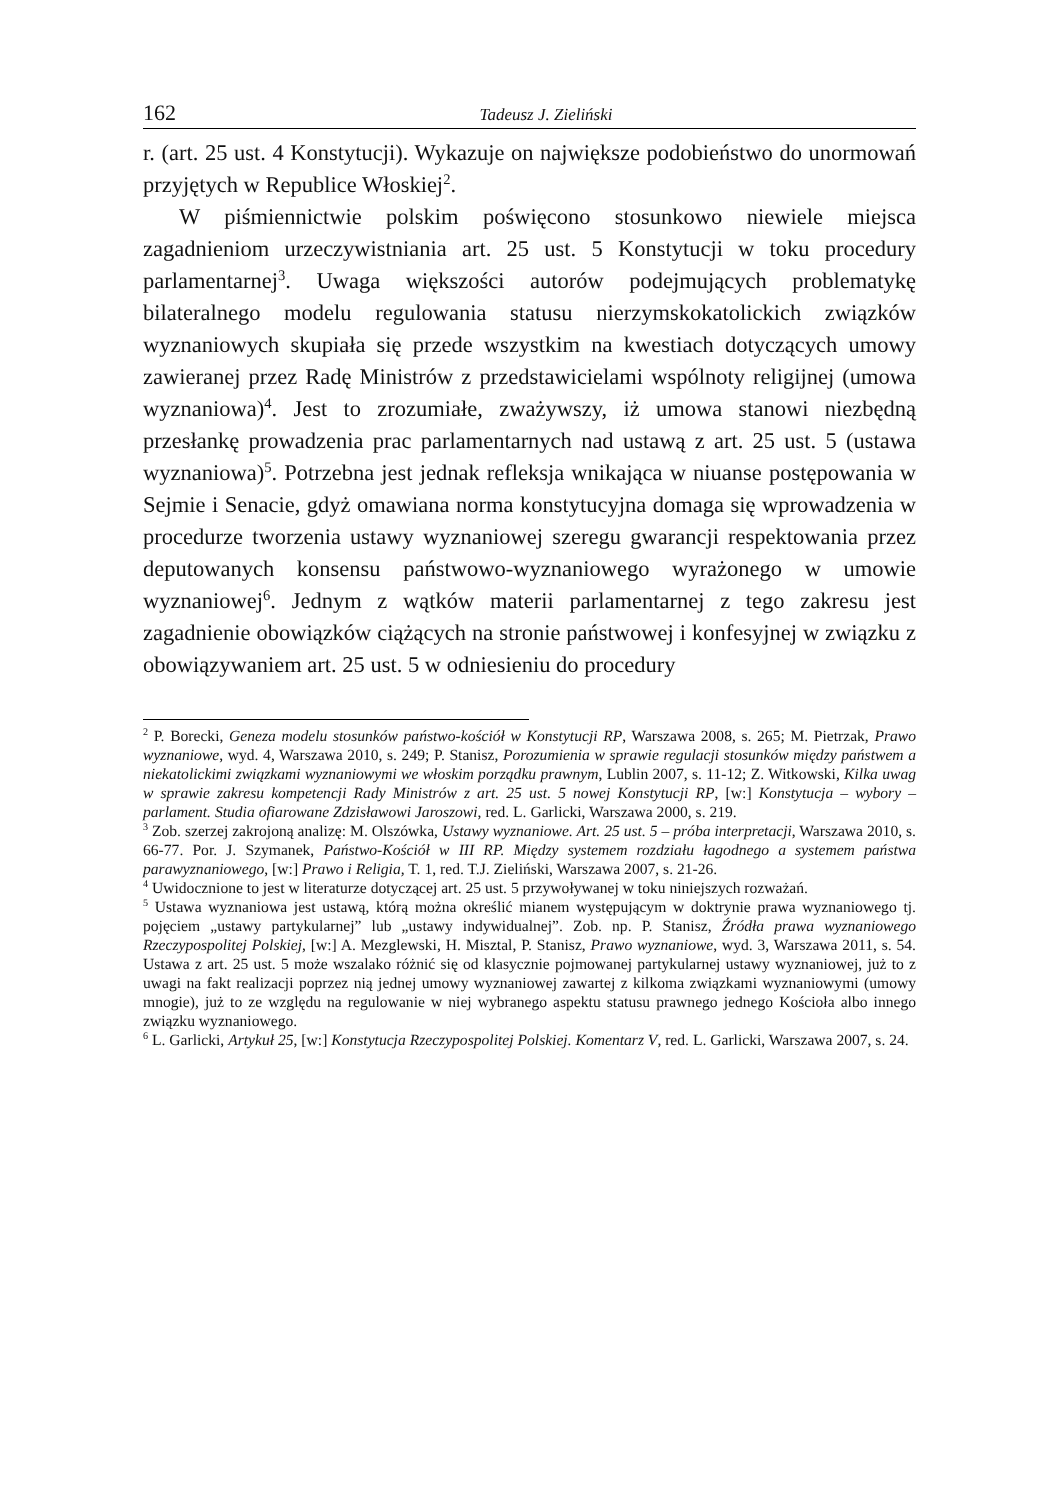162 Tadeusz J. Zieliński
r. (art. 25 ust. 4 Konstytucji). Wykazuje on największe podobieństwo do unormowań przyjętych w Republice Włoskiej<sup>2</sup>.
W piśmiennictwie polskim poświęcono stosunkowo niewiele miejsca zagadnieniom urzeczywistniania art. 25 ust. 5 Konstytucji w toku procedury parlamentarnej<sup>3</sup>. Uwaga większości autorów podejmujących problematykę bilateralnego modelu regulowania statusu nierzymskokatolickich związków wyznaniowych skupiała się przede wszystkim na kwestiach dotyczących umowy zawieranej przez Radę Ministrów z przedstawicielami wspólnoty religijnej (umowa wyznaniowa)<sup>4</sup>. Jest to zrozumiałe, zważywszy, iż umowa stanowi niezbędną przesłankę prowadzenia prac parlamentarnych nad ustawą z art. 25 ust. 5 (ustawa wyznaniowa)<sup>5</sup>. Potrzebna jest jednak refleksja wnikająca w niuanse postępowania w Sejmie i Senacie, gdyż omawiana norma konstytucyjna domaga się wprowadzenia w procedurze tworzenia ustawy wyznaniowej szeregu gwarancji respektowania przez deputowanych konsensu państwowo-wyznaniowego wyrażonego w umowie wyznaniowej<sup>6</sup>. Jednym z wątków materii parlamentarnej z tego zakresu jest zagadnienie obowiązków ciążących na stronie państwowej i konfesyjnej w związku z obowiązywaniem art. 25 ust. 5 w odniesieniu do procedury
<sup>2</sup> P. Borecki, Geneza modelu stosunków państwo-kościół w Konstytucji RP, Warszawa 2008, s. 265; M. Pietrzak, Prawo wyznaniowe, wyd. 4, Warszawa 2010, s. 249; P. Stanisz, Porozumienia w sprawie regulacji stosunków między państwem a niekatolickimi związkami wyznaniowymi we włoskim porządku prawnym, Lublin 2007, s. 11-12; Z. Witkowski, Kilka uwag w sprawie zakresu kompetencji Rady Ministrów z art. 25 ust. 5 nowej Konstytucji RP, [w:] Konstytucja – wybory – parlament. Studia ofiarowane Zdzisławowi Jaroszowi, red. L. Garlicki, Warszawa 2000, s. 219.
<sup>3</sup> Zob. szerzej zakrojoną analizę: M. Olszówka, Ustawy wyznaniowe. Art. 25 ust. 5 – próba interpretacji, Warszawa 2010, s. 66-77. Por. J. Szymanek, Państwo-Kościół w III RP. Między systemem rozdziału łagodnego a systemem państwa parawyznaniowego, [w:] Prawo i Religia, T. 1, red. T.J. Zieliński, Warszawa 2007, s. 21-26.
<sup>4</sup> Uwidocznione to jest w literaturze dotyczącej art. 25 ust. 5 przywoływanej w toku niniejszych rozważań.
<sup>5</sup> Ustawa wyznaniowa jest ustawą, którą można określić mianem występującym w doktrynie prawa wyznaniowego tj. pojęciem „ustawy partykularnej” lub „ustawy indywidualnej”. Zob. np. P. Stanisz, Źródła prawa wyznaniowego Rzeczypospolitej Polskiej, [w:] A. Mezglewski, H. Misztal, P. Stanisz, Prawo wyznaniowe, wyd. 3, Warszawa 2011, s. 54. Ustawa z art. 25 ust. 5 może wszalako różnić się od klasycznie pojmowanej partykularnej ustawy wyznaniowej, już to z uwagi na fakt realizacji poprzez nią jednej umowy wyznaniowej zawartej z kilkoma związkami wyznaniowymi (umowy mnogie), już to ze względu na regulowanie w niej wybranego aspektu statusu prawnego jednego Kościoła albo innego związku wyznaniowego.
<sup>6</sup> L. Garlicki, Artykuł 25, [w:] Konstytucja Rzeczypospolitej Polskiej. Komentarz V, red. L. Garlicki, Warszawa 2007, s. 24.